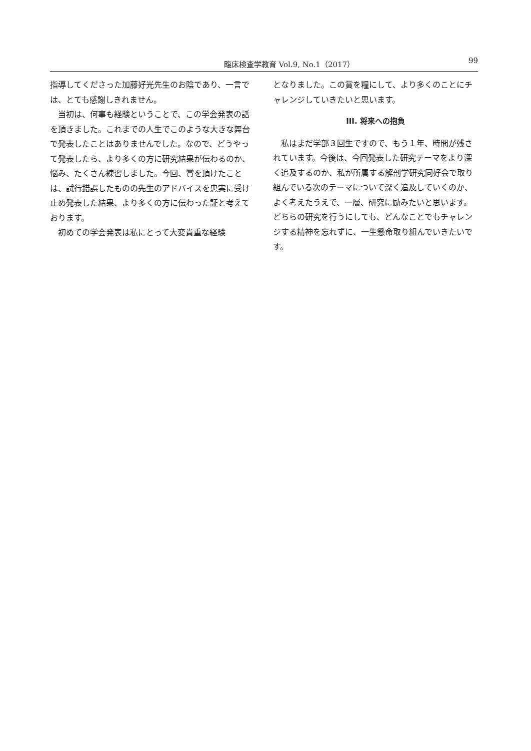臨床検査学教育 Vol.9, No.1（2017） 99
指導してくださった加藤好光先生のお陰であり、一言では、とても感謝しきれません。
当初は、何事も経験ということで、この学会発表の話を頂きました。これまでの人生でこのような大きな舞台で発表したことはありませんでした。なので、どうやって発表したら、より多くの方に研究結果が伝わるのか、悩み、たくさん練習しました。今回、賞を頂けたことは、試行錯誤したものの先生のアドバイスを忠実に受け止め発表した結果、より多くの方に伝わった証と考えております。
初めての学会発表は私にとって大変貴重な経験
となりました。この賞を糧にして、より多くのことにチャレンジしていきたいと思います。
III. 将来への抱負
私はまだ学部３回生ですので、もう１年、時間が残されています。今後は、今回発表した研究テーマをより深く追及するのか、私が所属する解剖学研究同好会で取り組んでいる次のテーマについて深く追及していくのか、よく考えたうえで、一層、研究に励みたいと思います。どちらの研究を行うにしても、どんなことでもチャレンジする精神を忘れずに、一生懸命取り組んでいきたいです。